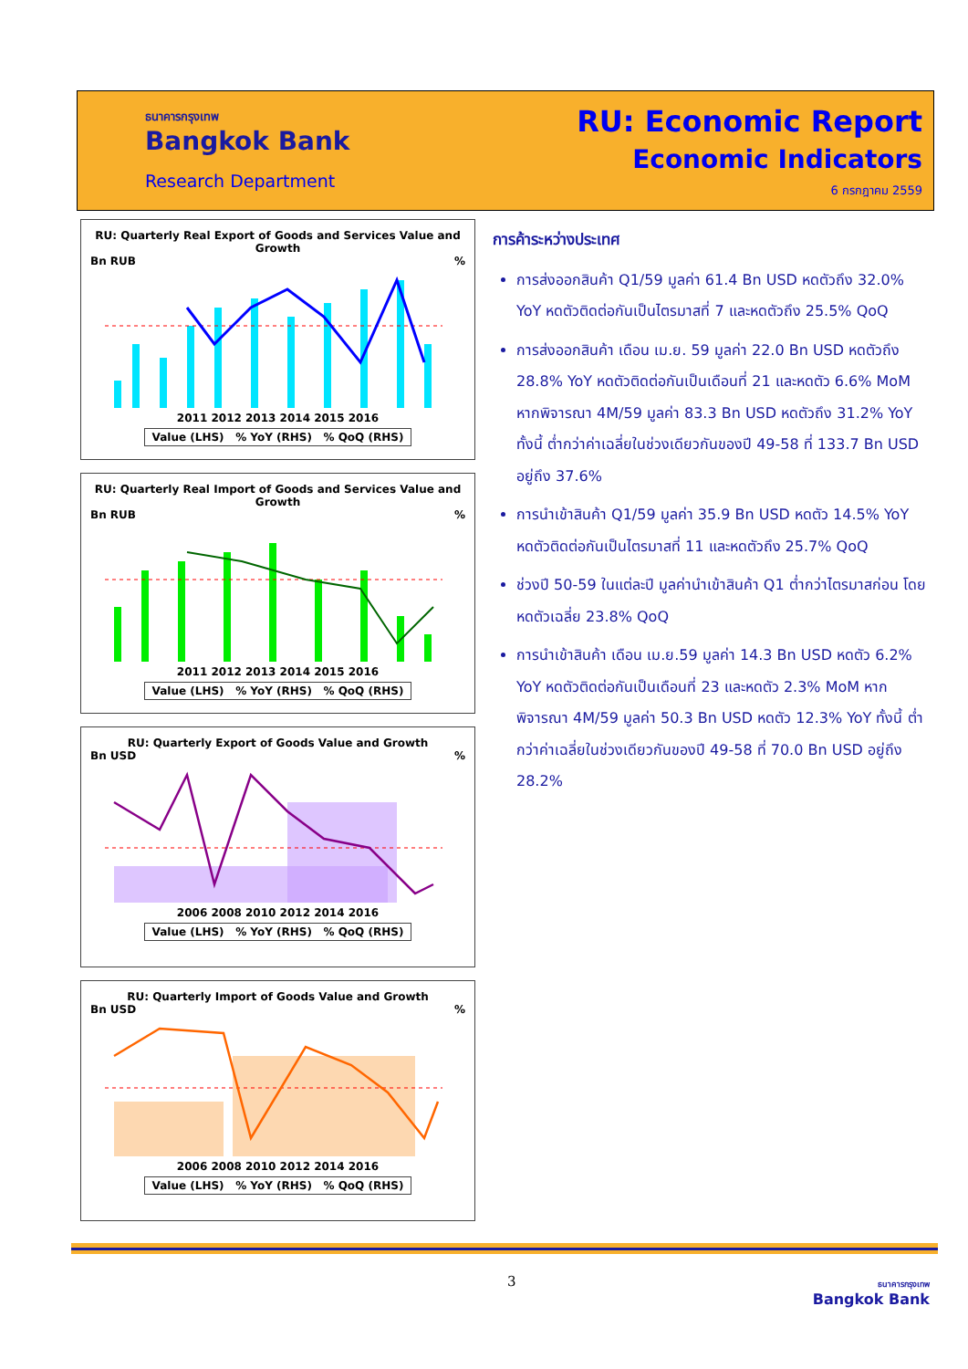ธนาคารกรุงเทพ
Bangkok Bank
Research Department
RU: Economic Report
Economic Indicators
6 กรกฎาคม 2559
RU: Quarterly Real Export of Goods and Services Value and Growth
Bn RUB%
2011 2012 2013 2014 2015 2016
Value (LHS) % YoY (RHS) % QoQ (RHS)
RU: Quarterly Real Import of Goods and Services Value and Growth
Bn RUB%
2011 2012 2013 2014 2015 2016
Value (LHS) % YoY (RHS) % QoQ (RHS)
RU: Quarterly Export of Goods Value and Growth
Bn USD%
2006 2008 2010 2012 2014 2016
Value (LHS) % YoY (RHS) % QoQ (RHS)
RU: Quarterly Import of Goods Value and Growth
Bn USD%
2006 2008 2010 2012 2014 2016
Value (LHS) % YoY (RHS) % QoQ (RHS)
การค้าระหว่างประเทศ
การส่งออกสินค้า Q1/59 มูลค่า 61.4 Bn USD หดตัวถึง 32.0% YoY หดตัวติดต่อกันเป็นไตรมาสที่ 7 และหดตัวถึง 25.5% QoQ
การส่งออกสินค้า เดือน เม.ย. 59 มูลค่า 22.0 Bn USD หดตัวถึง 28.8% YoY หดตัวติดต่อกันเป็นเดือนที่ 21 และหดตัว 6.6% MoM หากพิจารณา 4M/59 มูลค่า 83.3 Bn USD หดตัวถึง 31.2% YoY ทั้งนี้ ต่ำกว่าค่าเฉลี่ยในช่วงเดียวกันของปี 49-58 ที่ 133.7 Bn USD อยู่ถึง 37.6%
การนำเข้าสินค้า Q1/59 มูลค่า 35.9 Bn USD หดตัว 14.5% YoY หดตัวติดต่อกันเป็นไตรมาสที่ 11 และหดตัวถึง 25.7% QoQ
ช่วงปี 50-59 ในแต่ละปี มูลค่านำเข้าสินค้า Q1 ต่ำกว่าไตรมาสก่อน โดยหดตัวเฉลี่ย 23.8% QoQ
การนำเข้าสินค้า เดือน เม.ย.59 มูลค่า 14.3 Bn USD หดตัว 6.2% YoY หดตัวติดต่อกันเป็นเดือนที่ 23 และหดตัว 2.3% MoM หากพิจารณา 4M/59 มูลค่า 50.3 Bn USD หดตัว 12.3% YoY ทั้งนี้ ต่ำกว่าค่าเฉลี่ยในช่วงเดียวกันของปี 49-58 ที่ 70.0 Bn USD อยู่ถึง 28.2%
3
ธนาคารกรุงเทพ
Bangkok Bank